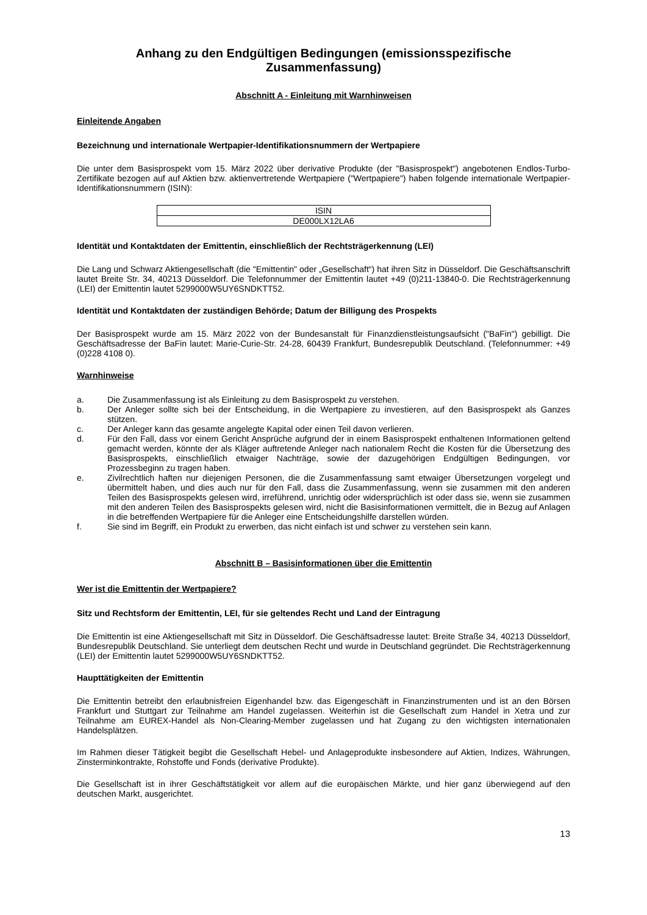Anhang zu den Endgültigen Bedingungen (emissionsspezifische Zusammenfassung)
Abschnitt A - Einleitung mit Warnhinweisen
Einleitende Angaben
Bezeichnung und internationale Wertpapier-Identifikationsnummern der Wertpapiere
Die unter dem Basisprospekt vom 15. März 2022 über derivative Produkte (der "Basisprospekt") angebotenen Endlos-Turbo-Zertifikate bezogen auf auf Aktien bzw. aktienvertretende Wertpapiere ("Wertpapiere") haben folgende internationale Wertpapier-Identifikationsnummern (ISIN):
| ISIN |
| --- |
| DE000LX12LA6 |
Identität und Kontaktdaten der Emittentin, einschließlich der Rechtsträgerkennung (LEI)
Die Lang und Schwarz Aktiengesellschaft (die "Emittentin" oder „Gesellschaft“) hat ihren Sitz in Düsseldorf. Die Geschäftsanschrift lautet Breite Str. 34, 40213 Düsseldorf. Die Telefonnummer der Emittentin lautet +49 (0)211-13840-0. Die Rechtsträgerkennung (LEI) der Emittentin lautet 5299000W5UY6SNDKTT52.
Identität und Kontaktdaten der zuständigen Behörde; Datum der Billigung des Prospekts
Der Basisprospekt wurde am 15. März 2022 von der Bundesanstalt für Finanzdienstleistungsaufsicht ("BaFin") gebilligt. Die Geschäftsadresse der BaFin lautet: Marie-Curie-Str. 24-28, 60439 Frankfurt, Bundesrepublik Deutschland. (Telefonnummer: +49 (0)228 4108 0).
Warnhinweise
a. Die Zusammenfassung ist als Einleitung zu dem Basisprospekt zu verstehen.
b. Der Anleger sollte sich bei der Entscheidung, in die Wertpapiere zu investieren, auf den Basisprospekt als Ganzes stützen.
c. Der Anleger kann das gesamte angelegte Kapital oder einen Teil davon verlieren.
d. Für den Fall, dass vor einem Gericht Ansprüche aufgrund der in einem Basisprospekt enthaltenen Informationen geltend gemacht werden, könnte der als Kläger auftretende Anleger nach nationalem Recht die Kosten für die Übersetzung des Basisprospekts, einschließlich etwaiger Nachträge, sowie der dazugehörigen Endgültigen Bedingungen, vor Prozessbeginn zu tragen haben.
e. Zivilrechtlich haften nur diejenigen Personen, die die Zusammenfassung samt etwaiger Übersetzungen vorgelegt und übermittelt haben, und dies auch nur für den Fall, dass die Zusammenfassung, wenn sie zusammen mit den anderen Teilen des Basisprospekts gelesen wird, irreführend, unrichtig oder widersprüchlich ist oder dass sie, wenn sie zusammen mit den anderen Teilen des Basisprospekts gelesen wird, nicht die Basisinformationen vermittelt, die in Bezug auf Anlagen in die betreffenden Wertpapiere für die Anleger eine Entscheidungshilfe darstellen würden.
f. Sie sind im Begriff, ein Produkt zu erwerben, das nicht einfach ist und schwer zu verstehen sein kann.
Abschnitt B – Basisinformationen über die Emittentin
Wer ist die Emittentin der Wertpapiere?
Sitz und Rechtsform der Emittentin, LEI, für sie geltendes Recht und Land der Eintragung
Die Emittentin ist eine Aktiengesellschaft mit Sitz in Düsseldorf. Die Geschäftsadresse lautet: Breite Straße 34, 40213 Düsseldorf, Bundesrepublik Deutschland. Sie unterliegt dem deutschen Recht und wurde in Deutschland gegründet. Die Rechtsträgerkennung (LEI) der Emittentin lautet 5299000W5UY6SNDKTT52.
Haupttätigkeiten der Emittentin
Die Emittentin betreibt den erlaubnisfreien Eigenhandel bzw. das Eigengeschäft in Finanzinstrumenten und ist an den Börsen Frankfurt und Stuttgart zur Teilnahme am Handel zugelassen. Weiterhin ist die Gesellschaft zum Handel in Xetra und zur Teilnahme am EUREX-Handel als Non-Clearing-Member zugelassen und hat Zugang zu den wichtigsten internationalen Handelsplätzen.
Im Rahmen dieser Tätigkeit begibt die Gesellschaft Hebel- und Anlageprodukte insbesondere auf Aktien, Indizes, Währungen, Zinsterminkontrakte, Rohstoffe und Fonds (derivative Produkte).
Die Gesellschaft ist in ihrer Geschäftstätigkeit vor allem auf die europäischen Märkte, und hier ganz überwiegend auf den deutschen Markt, ausgerichtet.
13